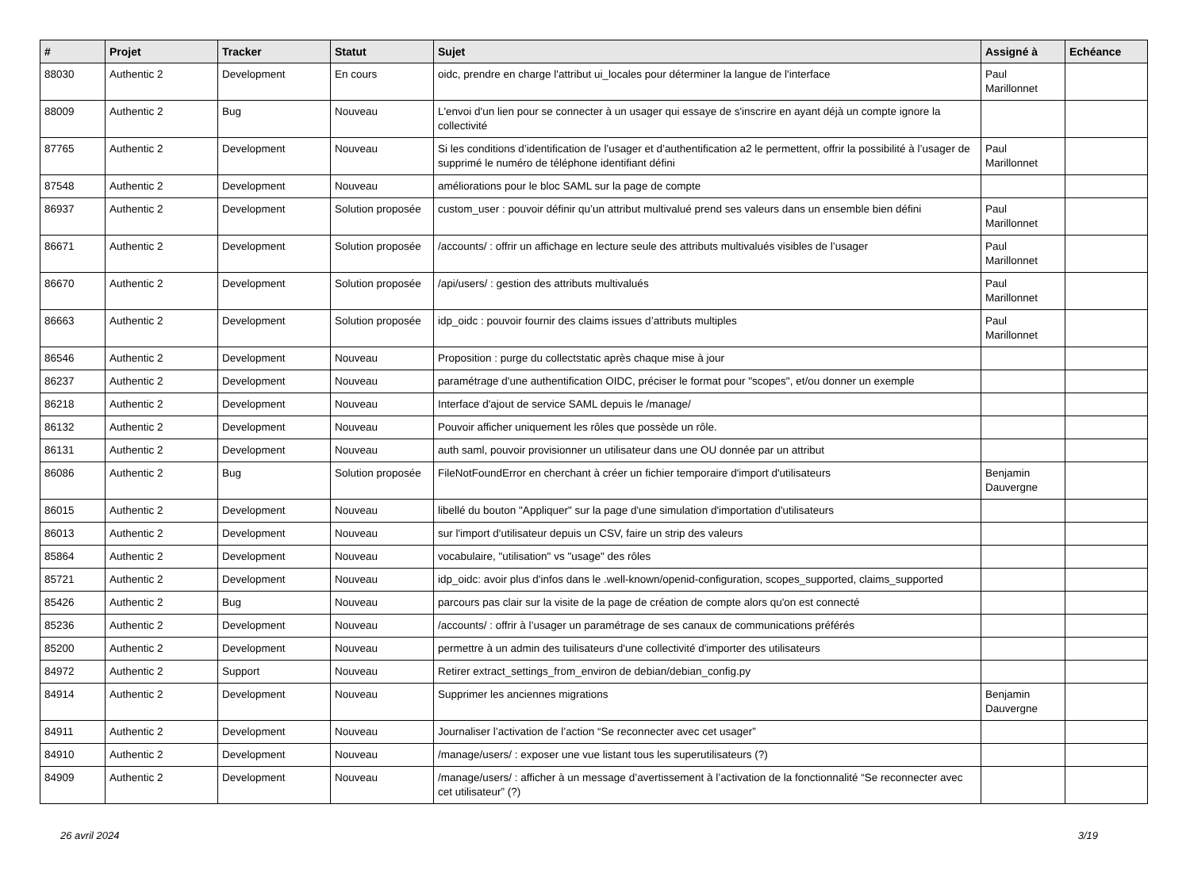| # | Projet | Tracker | Statut | Sujet | Assigné à | Echéance |
| --- | --- | --- | --- | --- | --- | --- |
| 88030 | Authentic 2 | Development | En cours | oidc, prendre en charge l'attribut ui_locales pour déterminer la langue de l'interface | Paul Marillonnet | |
| 88009 | Authentic 2 | Bug | Nouveau | L'envoi d'un lien pour se connecter à un usager qui essaye de s'inscrire en ayant déjà un compte ignore la collectivité | | |
| 87765 | Authentic 2 | Development | Nouveau | Si les conditions d’identification de l’usager et d’authentification a2 le permettent, offrir la possibilité à l’usager de supprimé le numéro de téléphone identifiant défini | Paul Marillonnet | |
| 87548 | Authentic 2 | Development | Nouveau | améliorations pour le bloc SAML sur la page de compte | | |
| 86937 | Authentic 2 | Development | Solution proposée | custom_user : pouvoir définir qu’un attribut multivalué prend ses valeurs dans un ensemble bien défini | Paul Marillonnet | |
| 86671 | Authentic 2 | Development | Solution proposée | /accounts/ : offrir un affichage en lecture seule des attributs multivalués visibles de l’usager | Paul Marillonnet | |
| 86670 | Authentic 2 | Development | Solution proposée | /api/users/ : gestion des attributs multivalués | Paul Marillonnet | |
| 86663 | Authentic 2 | Development | Solution proposée | idp_oidc : pouvoir fournir des claims issues d’attributs multiples | Paul Marillonnet | |
| 86546 | Authentic 2 | Development | Nouveau | Proposition : purge du collectstatic après chaque mise à jour | | |
| 86237 | Authentic 2 | Development | Nouveau | paramétrage d'une authentification OIDC, préciser le format pour "scopes", et/ou donner un exemple | | |
| 86218 | Authentic 2 | Development | Nouveau | Interface d'ajout de service SAML depuis le /manage/ | | |
| 86132 | Authentic 2 | Development | Nouveau | Pouvoir afficher uniquement les rôles que possède un rôle. | | |
| 86131 | Authentic 2 | Development | Nouveau | auth saml, pouvoir provisionner un utilisateur dans une OU donnée par un attribut | | |
| 86086 | Authentic 2 | Bug | Solution proposée | FileNotFoundError en cherchant à créer un fichier temporaire d'import d'utilisateurs | Benjamin Dauvergne | |
| 86015 | Authentic 2 | Development | Nouveau | libellé du bouton "Appliquer" sur la page d'une simulation d'importation d'utilisateurs | | |
| 86013 | Authentic 2 | Development | Nouveau | sur l'import d'utilisateur depuis un CSV, faire un strip des valeurs | | |
| 85864 | Authentic 2 | Development | Nouveau | vocabulaire, "utilisation" vs "usage" des rôles | | |
| 85721 | Authentic 2 | Development | Nouveau | idp_oidc: avoir plus d'infos dans le .well-known/openid-configuration, scopes_supported, claims_supported | | |
| 85426 | Authentic 2 | Bug | Nouveau | parcours pas clair sur la visite de la page de création de compte alors qu'on est connecté | | |
| 85236 | Authentic 2 | Development | Nouveau | /accounts/ : offrir à l’usager un paramétrage de ses canaux de communications préférés | | |
| 85200 | Authentic 2 | Development | Nouveau | permettre à un admin des tuilisateurs d'une collectivité d'importer des utilisateurs | | |
| 84972 | Authentic 2 | Support | Nouveau | Retirer extract_settings_from_environ de debian/debian_config.py | | |
| 84914 | Authentic 2 | Development | Nouveau | Supprimer les anciennes migrations | Benjamin Dauvergne | |
| 84911 | Authentic 2 | Development | Nouveau | Journaliser l’activation de l’action “Se reconnecter avec cet usager” | | |
| 84910 | Authentic 2 | Development | Nouveau | /manage/users/ : exposer une vue listant tous les superutilisateurs (?) | | |
| 84909 | Authentic 2 | Development | Nouveau | /manage/users/ : afficher à un message d’avertissement à l’activation de la fonctionnalité “Se reconnecter avec cet utilisateur” (?) | | |
26 avril 2024 3/19